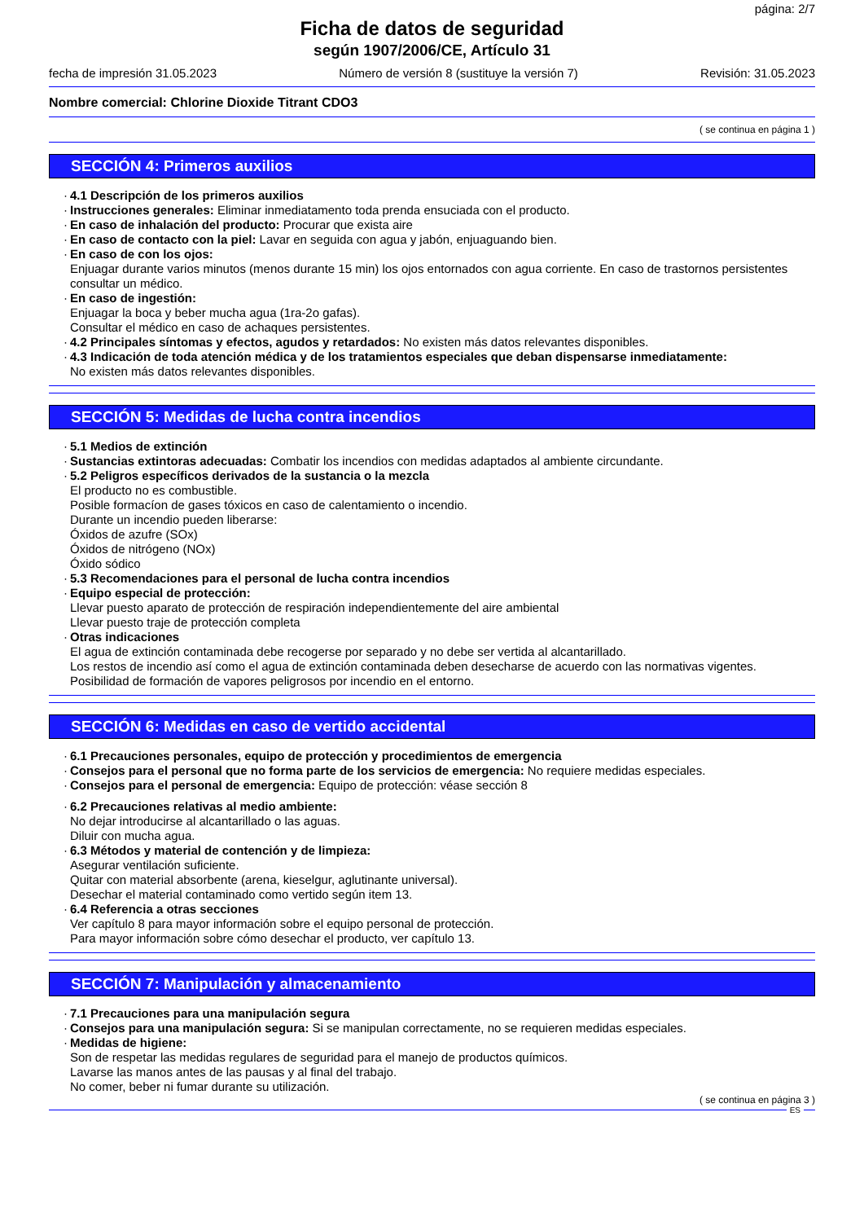página: 2/7
Ficha de datos de seguridad
según 1907/2006/CE, Artículo 31
fecha de impresión 31.05.2023 Número de versión 8 (sustituye la versión 7) Revisión: 31.05.2023
Nombre comercial: Chlorine Dioxide Titrant CDO3
( se continua en página 1 )
SECCIÓN 4: Primeros auxilios
· 4.1 Descripción de los primeros auxilios
· Instrucciones generales: Eliminar inmediatamento toda prenda ensuciada con el producto.
· En caso de inhalación del producto: Procurar que exista aire
· En caso de contacto con la piel: Lavar en seguida con agua y jabón, enjuaguando bien.
· En caso de con los ojos:
Enjuagar durante varios minutos (menos durante 15 min) los ojos entornados con agua corriente. En caso de trastornos persistentes consultar un médico.
· En caso de ingestión:
Enjuagar la boca y beber mucha agua (1ra-2o gafas).
Consultar el médico en caso de achaques persistentes.
· 4.2 Principales síntomas y efectos, agudos y retardados: No existen más datos relevantes disponibles.
· 4.3 Indicación de toda atención médica y de los tratamientos especiales que deban dispensarse inmediatamente:
No existen más datos relevantes disponibles.
SECCIÓN 5: Medidas de lucha contra incendios
· 5.1 Medios de extinción
· Sustancias extintoras adecuadas: Combatir los incendios con medidas adaptados al ambiente circundante.
· 5.2 Peligros específicos derivados de la sustancia o la mezcla
El producto no es combustible.
Posible formacíon de gases tóxicos en caso de calentamiento o incendio.
Durante un incendio pueden liberarse:
Óxidos de azufre (SOx)
Óxidos de nitrógeno (NOx)
Óxido sódico
· 5.3 Recomendaciones para el personal de lucha contra incendios
· Equipo especial de protección:
Llevar puesto aparato de protección de respiración independientemente del aire ambiental
Llevar puesto traje de protección completa
· Otras indicaciones
El agua de extinción contaminada debe recogerse por separado y no debe ser vertida al alcantarillado.
Los restos de incendio así como el agua de extinción contaminada deben desecharse de acuerdo con las normativas vigentes.
Posibilidad de formación de vapores peligrosos por incendio en el entorno.
SECCIÓN 6: Medidas en caso de vertido accidental
· 6.1 Precauciones personales, equipo de protección y procedimientos de emergencia
· Consejos para el personal que no forma parte de los servicios de emergencia: No requiere medidas especiales.
· Consejos para el personal de emergencia: Equipo de protección: véase sección 8
· 6.2 Precauciones relativas al medio ambiente:
No dejar introducirse al alcantarillado o las aguas.
Diluir con mucha agua.
· 6.3 Métodos y material de contención y de limpieza:
Asegurar ventilación suficiente.
Quitar con material absorbente (arena, kieselgur, aglutinante universal).
Desechar el material contaminado como vertido según item 13.
· 6.4 Referencia a otras secciones
Ver capítulo 8 para mayor información sobre el equipo personal de protección.
Para mayor información sobre cómo desechar el producto, ver capítulo 13.
SECCIÓN 7: Manipulación y almacenamiento
· 7.1 Precauciones para una manipulación segura
· Consejos para una manipulación segura: Si se manipulan correctamente, no se requieren medidas especiales.
· Medidas de higiene:
Son de respetar las medidas regulares de seguridad para el manejo de productos químicos.
Lavarse las manos antes de las pausas y al final del trabajo.
No comer, beber ni fumar durante su utilización.
( se continua en página 3 )
ES